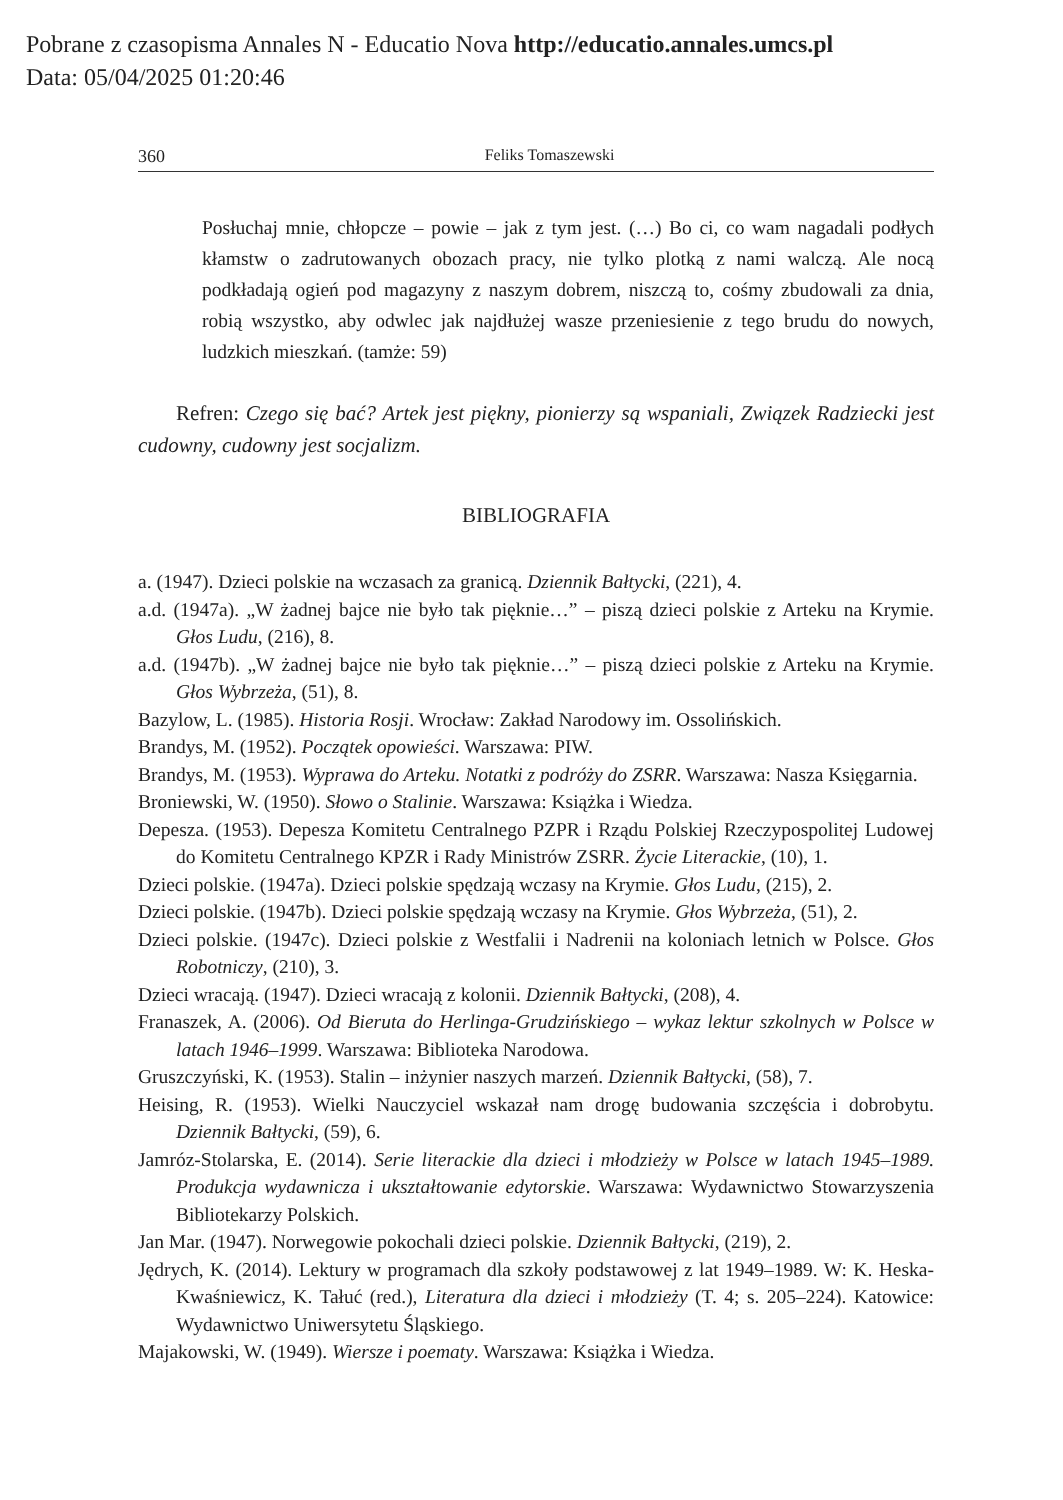Pobrane z czasopisma Annales N - Educatio Nova http://educatio.annales.umcs.pl
Data: 05/04/2025 01:20:46
360 Feliks Tomaszewski
Posłuchaj mnie, chłopcze – powie – jak z tym jest. (…) Bo ci, co wam nagadali podłych kłamstw o zadrutowanych obozach pracy, nie tylko plotką z nami walczą. Ale nocą podkładają ogień pod magazyny z naszym dobrem, niszczą to, cośmy zbudowali za dnia, robią wszystko, aby odwlec jak najdłużej wasze przeniesienie z tego brudu do nowych, ludzkich mieszkań. (tamże: 59)
Refren: Czego się bać? Artek jest piękny, pionierzy są wspaniali, Związek Radziecki jest cudowny, cudowny jest socjalizm.
BIBLIOGRAFIA
a. (1947). Dzieci polskie na wczasach za granicą. Dziennik Bałtycki, (221), 4.
a.d. (1947a). „W żadnej bajce nie było tak pięknie…” – piszą dzieci polskie z Arteku na Krymie. Głos Ludu, (216), 8.
a.d. (1947b). „W żadnej bajce nie było tak pięknie…” – piszą dzieci polskie z Arteku na Krymie. Głos Wybrzeża, (51), 8.
Bazylow, L. (1985). Historia Rosji. Wrocław: Zakład Narodowy im. Ossolińskich.
Brandys, M. (1952). Początek opowieści. Warszawa: PIW.
Brandys, M. (1953). Wyprawa do Arteku. Notatki z podróży do ZSRR. Warszawa: Nasza Księgarnia.
Broniewski, W. (1950). Słowo o Stalinie. Warszawa: Książka i Wiedza.
Depesza. (1953). Depesza Komitetu Centralnego PZPR i Rządu Polskiej Rzeczypospolitej Ludowej do Komitetu Centralnego KPZR i Rady Ministrów ZSRR. Życie Literackie, (10), 1.
Dzieci polskie. (1947a). Dzieci polskie spędzają wczasy na Krymie. Głos Ludu, (215), 2.
Dzieci polskie. (1947b). Dzieci polskie spędzają wczasy na Krymie. Głos Wybrzeża, (51), 2.
Dzieci polskie. (1947c). Dzieci polskie z Westfalii i Nadrenii na koloniach letnich w Polsce. Głos Robotniczy, (210), 3.
Dzieci wracają. (1947). Dzieci wracają z kolonii. Dziennik Bałtycki, (208), 4.
Franaszek, A. (2006). Od Bieruta do Herlinga-Grudzińskiego – wykaz lektur szkolnych w Polsce w latach 1946–1999. Warszawa: Biblioteka Narodowa.
Gruszczyński, K. (1953). Stalin – inżynier naszych marzeń. Dziennik Bałtycki, (58), 7.
Heising, R. (1953). Wielki Nauczyciel wskazał nam drogę budowania szczęścia i dobrobytu. Dziennik Bałtycki, (59), 6.
Jamróz-Stolarska, E. (2014). Serie literackie dla dzieci i młodzieży w Polsce w latach 1945–1989. Produkcja wydawnicza i ukształtowanie edytorskie. Warszawa: Wydawnictwo Stowarzyszenia Bibliotekarzy Polskich.
Jan Mar. (1947). Norwegowie pokochali dzieci polskie. Dziennik Bałtycki, (219), 2.
Jędrych, K. (2014). Lektury w programach dla szkoły podstawowej z lat 1949–1989. W: K. Heska-Kwaśniewicz, K. Tałuć (red.), Literatura dla dzieci i młodzieży (T. 4; s. 205–224). Katowice: Wydawnictwo Uniwersytetu Śląskiego.
Majakowski, W. (1949). Wiersze i poematy. Warszawa: Książka i Wiedza.